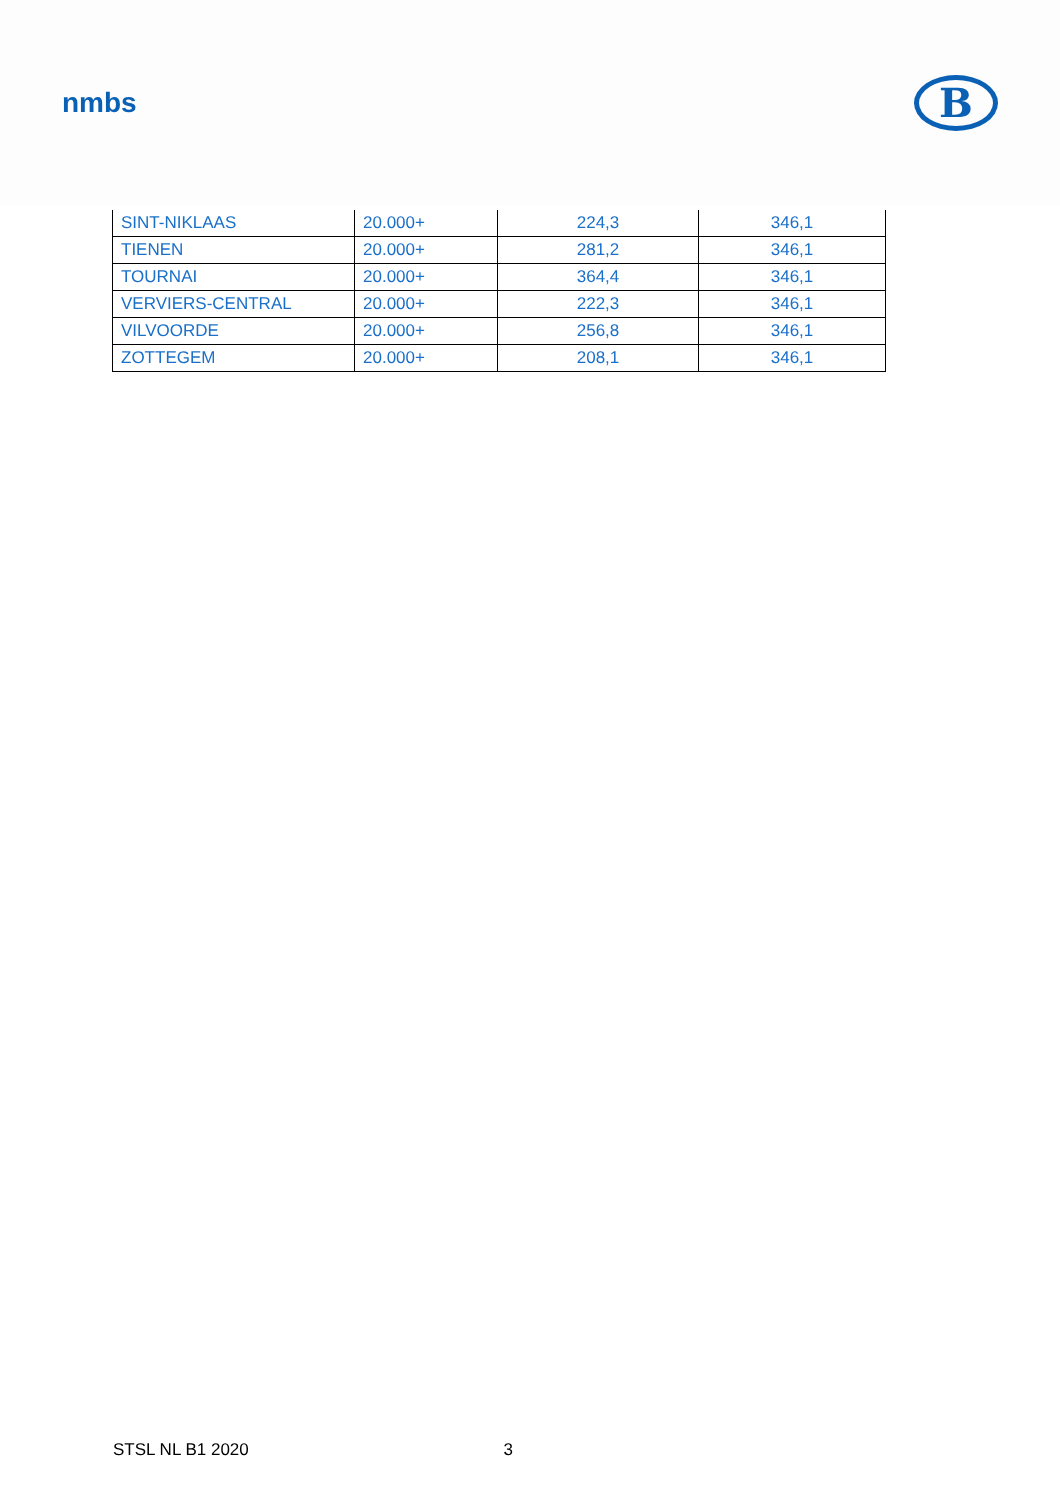nmbs
B
| SINT-NIKLAAS | 20.000+ | 224,3 | 346,1 |
| TIENEN | 20.000+ | 281,2 | 346,1 |
| TOURNAI | 20.000+ | 364,4 | 346,1 |
| VERVIERS-CENTRAL | 20.000+ | 222,3 | 346,1 |
| VILVOORDE | 20.000+ | 256,8 | 346,1 |
| ZOTTEGEM | 20.000+ | 208,1 | 346,1 |
STSL NL B1 2020 3